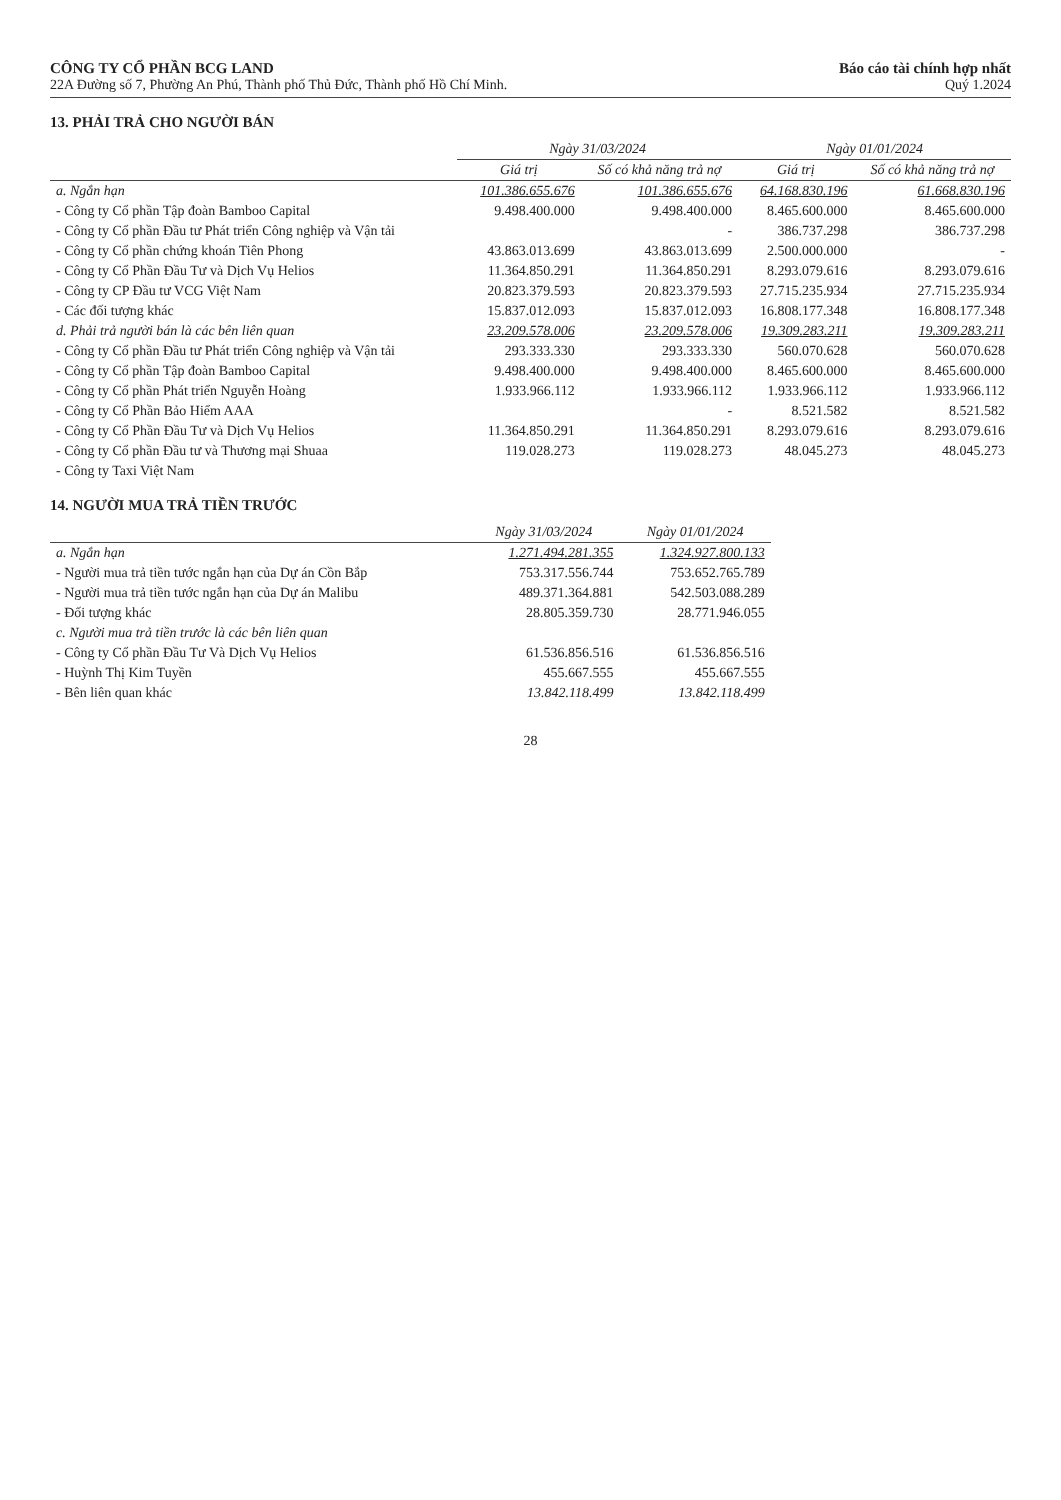CÔNG TY CỔ PHẦN BCG LAND
22A Đường số 7, Phường An Phú, Thành phố Thủ Đức, Thành phố Hồ Chí Minh.
Báo cáo tài chính hợp nhất
Quý 1.2024
13. PHẢI TRẢ CHO NGƯỜI BÁN
| | Ngày 31/03/2024 | | Ngày 01/01/2024 | |
| --- | --- | --- | --- | --- |
| | Giá trị | Số có khả năng trả nợ | Giá trị | Số có khả năng trả nợ |
| a. Ngắn hạn | 101.386.655.676 | 101.386.655.676 | 64.168.830.196 | 61.668.830.196 |
| - Công ty Cổ phần Tập đoàn Bamboo Capital | 9.498.400.000 | 9.498.400.000 | 8.465.600.000 | 8.465.600.000 |
| - Công ty Cổ phần Đầu tư Phát triển Công nghiệp và Vận tải | | - | 386.737.298 | 386.737.298 |
| - Công ty Cổ phần chứng khoán Tiên Phong | 43.863.013.699 | 43.863.013.699 | 2.500.000.000 | - |
| - Công ty Cổ Phần Đầu Tư và Dịch Vụ Helios | 11.364.850.291 | 11.364.850.291 | 8.293.079.616 | 8.293.079.616 |
| - Công ty CP Đầu tư VCG Việt Nam | 20.823.379.593 | 20.823.379.593 | 27.715.235.934 | 27.715.235.934 |
| - Các đối tượng khác | 15.837.012.093 | 15.837.012.093 | 16.808.177.348 | 16.808.177.348 |
| d. Phải trả người bán là các bên liên quan | 23.209.578.006 | 23.209.578.006 | 19.309.283.211 | 19.309.283.211 |
| - Công ty Cổ phần Đầu tư Phát triển Công nghiệp và Vận tải | 293.333.330 | 293.333.330 | 560.070.628 | 560.070.628 |
| - Công ty Cổ phần Tập đoàn Bamboo Capital | 9.498.400.000 | 9.498.400.000 | 8.465.600.000 | 8.465.600.000 |
| - Công ty Cổ phần Phát triển Nguyễn Hoàng | 1.933.966.112 | 1.933.966.112 | 1.933.966.112 | 1.933.966.112 |
| - Công ty Cổ Phần Bảo Hiểm AAA | | - | 8.521.582 | 8.521.582 |
| - Công ty Cổ Phần Đầu Tư và Dịch Vụ Helios | 11.364.850.291 | 11.364.850.291 | 8.293.079.616 | 8.293.079.616 |
| - Công ty Cổ phần Đầu tư và Thương mại Shuaa | 119.028.273 | 119.028.273 | 48.045.273 | 48.045.273 |
| - Công ty Taxi Việt Nam | | | | |
14. NGƯỜI MUA TRẢ TIỀN TRƯỚC
| | Ngày 31/03/2024 | Ngày 01/01/2024 |
| --- | --- | --- |
| a. Ngắn hạn | 1.271.494.281.355 | 1.324.927.800.133 |
| - Người mua trả tiền tước ngắn hạn của Dự án Cồn Bắp | 753.317.556.744 | 753.652.765.789 |
| - Người mua trả tiền tước ngắn hạn của Dự án Malibu | 489.371.364.881 | 542.503.088.289 |
| - Đối tượng khác | 28.805.359.730 | 28.771.946.055 |
| c. Người mua trả tiền trước là các bên liên quan | | |
| - Công ty Cổ phần Đầu Tư Và Dịch Vụ Helios | 61.536.856.516 | 61.536.856.516 |
| - Huỳnh Thị Kim Tuyền | 455.667.555 | 455.667.555 |
| - Bên liên quan khác | 13.842.118.499 | 13.842.118.499 |
28